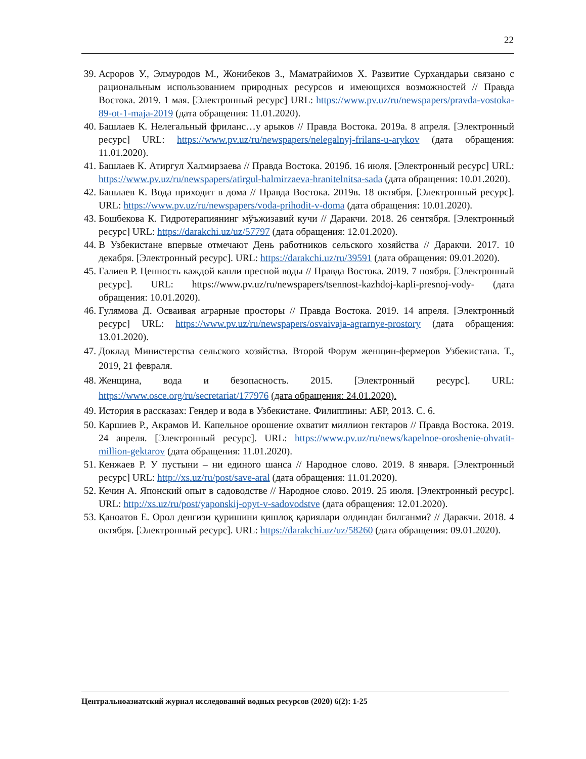22
39. Асроров У., Элмуродов М., Жонибеков З., Маматрайимов Х. Развитие Сурхандарьи связано с рациональным использованием природных ресурсов и имеющихся возможностей // Правда Востока. 2019. 1 мая. [Электронный ресурс] URL: https://www.pv.uz/ru/newspapers/pravda-vostoka-89-ot-1-maja-2019 (дата обращения: 11.01.2020).
40. Башлаев К. Нелегальный фриланс…у арыков // Правда Востока. 2019а. 8 апреля. [Электронный ресурс] URL: https://www.pv.uz/ru/newspapers/nelegalnyj-frilans-u-arykov (дата обращения: 11.01.2020).
41. Башлаев К. Атиргул Халмирзаева // Правда Востока. 2019б. 16 июля. [Электронный ресурс] URL: https://www.pv.uz/ru/newspapers/atirgul-halmirzaeva-hranitelnitsa-sada (дата обращения: 10.01.2020).
42. Башлаев К. Вода приходит в дома // Правда Востока. 2019в. 18 октября. [Электронный ресурс]. URL: https://www.pv.uz/ru/newspapers/voda-prihodit-v-doma (дата обращения: 10.01.2020).
43. Бошбекова К. Гидротерапиянинг мўъжизавий кучи // Даракчи. 2018. 26 сентября. [Электронный ресурс] URL: https://darakchi.uz/uz/57797 (дата обращения: 12.01.2020).
44. В Узбекистане впервые отмечают День работников сельского хозяйства // Даракчи. 2017. 10 декабря. [Электронный ресурс]. URL: https://darakchi.uz/ru/39591 (дата обращения: 09.01.2020).
45. Галиев Р. Ценность каждой капли пресной воды // Правда Востока. 2019. 7 ноября. [Электронный ресурс]. URL: https://www.pv.uz/ru/newspapers/tsennost-kazhdoj-kapli-presnoj-vody- (дата обращения: 10.01.2020).
46. Гулямова Д. Осваивая аграрные просторы // Правда Востока. 2019. 14 апреля. [Электронный ресурс] URL: https://www.pv.uz/ru/newspapers/osvaivaja-agrarnye-prostory (дата обращения: 13.01.2020).
47. Доклад Министерства сельского хозяйства. Второй Форум женщин-фермеров Узбекистана. Т., 2019, 21 февраля.
48. Женщина, вода и безопасность. 2015. [Электронный ресурс]. URL: https://www.osce.org/ru/secretariat/177976 (дата обращения: 24.01.2020).
49. История в рассказах: Гендер и вода в Узбекистане. Филиппины: АБР, 2013. С. 6.
50. Каршиев Р., Акрамов И. Капельное орошение охватит миллион гектаров // Правда Востока. 2019. 24 апреля. [Электронный ресурс]. URL: https://www.pv.uz/ru/news/kapelnoe-oroshenie-ohvatit-million-gektarov (дата обращения: 11.01.2020).
51. Кенжаев Р. У пустыни – ни единого шанса // Народное слово. 2019. 8 января. [Электронный ресурс] URL: http://xs.uz/ru/post/save-aral (дата обращения: 11.01.2020).
52. Кечин А. Японский опыт в садоводстве // Народное слово. 2019. 25 июля. [Электронный ресурс]. URL: http://xs.uz/ru/post/yaponskij-opyt-v-sadovodstve (дата обращения: 12.01.2020).
53. Қаноатов Е. Орол денгизи қуришини қишлоқ қариялари олдиндан билганми? // Даракчи. 2018. 4 октября. [Электронный ресурс]. URL: https://darakchi.uz/uz/58260 (дата обращения: 09.01.2020).
Центральноазиатский журнал исследований водных ресурсов (2020) 6(2): 1-25